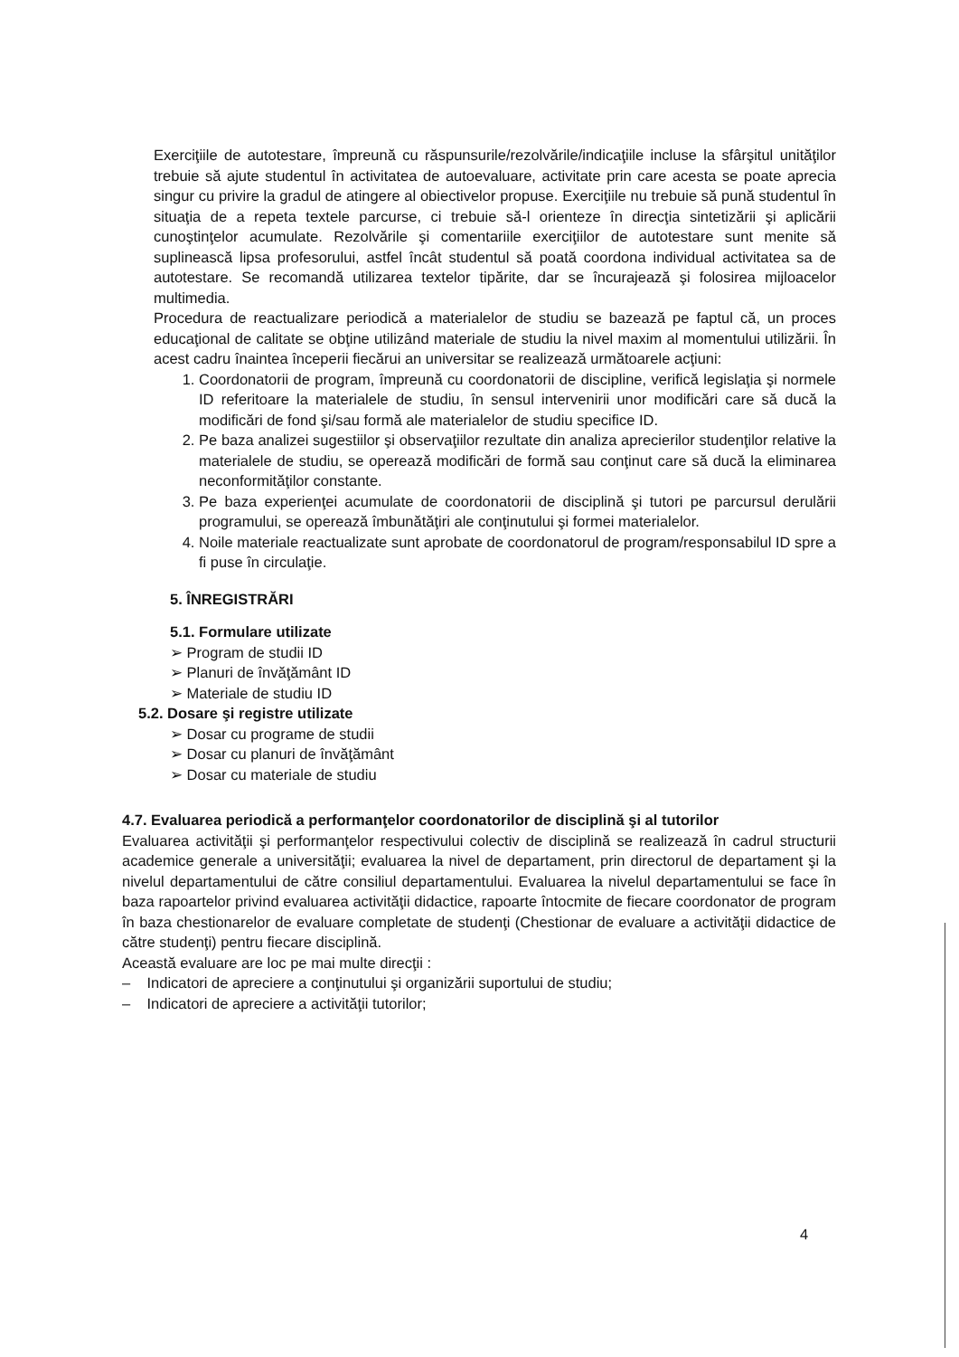Exerciţiile de autotestare, împreună cu răspunsurile/rezolvările/indicaţiile incluse la sfârşitul unităţilor trebuie să ajute studentul în activitatea de autoevaluare, activitate prin care acesta se poate aprecia singur cu privire la gradul de atingere al obiectivelor propuse. Exerciţiile nu trebuie să pună studentul în situaţia de a repeta textele parcurse, ci trebuie să-l orienteze în direcţia sintetizării şi aplicării cunoştinţelor acumulate. Rezolvările şi comentariile exerciţiilor de autotestare sunt menite să suplinească lipsa profesorului, astfel încât studentul să poată coordona individual activitatea sa de autotestare. Se recomandă utilizarea textelor tipărite, dar se încurajează şi folosirea mijloacelor multimedia.
Procedura de reactualizare periodică a materialelor de studiu se bazează pe faptul că, un proces educaţional de calitate se obţine utilizând materiale de studiu la nivel maxim al momentului utilizării. În acest cadru înaintea începerii fiecărui an universitar se realizează următoarele acţiuni:
1. Coordonatorii de program, împreună cu coordonatorii de discipline, verifică legislaţia şi normele ID referitoare la materialele de studiu, în sensul intervenirii unor modificări care să ducă la modificări de fond şi/sau formă ale materialelor de studiu specifice ID.
2. Pe baza analizei sugestiilor şi observaţiilor rezultate din analiza aprecierilor studenţilor relative la materialele de studiu, se operează modificări de formă sau conţinut care să ducă la eliminarea neconformităţilor constante.
3. Pe baza experienţei acumulate de coordonatorii de disciplină şi tutori pe parcursul derulării programului, se operează îmbunătăţiri ale conţinutului şi formei materialelor.
4. Noile materiale reactualizate sunt aprobate de coordonatorul de program/responsabilul ID spre a fi puse în circulaţie.
5. ÎNREGISTRĂRI
5.1. Formulare utilizate
➢ Program de studii ID
➢ Planuri de învăţământ ID
➢ Materiale de studiu ID
5.2. Dosare şi registre utilizate
➢ Dosar cu programe de studii
➢ Dosar cu planuri de învăţământ
➢ Dosar cu materiale de studiu
4.7. Evaluarea periodică a performanţelor coordonatorilor de disciplină şi al tutorilor
Evaluarea activităţii şi performanţelor respectivului colectiv de disciplină se realizează în cadrul structurii academice generale a universităţii; evaluarea la nivel de departament, prin directorul de departament şi la nivelul departamentului de către consiliul departamentului. Evaluarea la nivelul departamentului se face în baza rapoartelor privind evaluarea activităţii didactice, rapoarte întocmite de fiecare coordonator de program în baza chestionarelor de evaluare completate de studenţi (Chestionar de evaluare a activităţii didactice de către studenţi) pentru fiecare disciplină.
Această evaluare are loc pe mai multe direcţii :
– Indicatori de apreciere a conţinutului şi organizării suportului de studiu;
– Indicatori de apreciere a activităţii tutorilor;
4